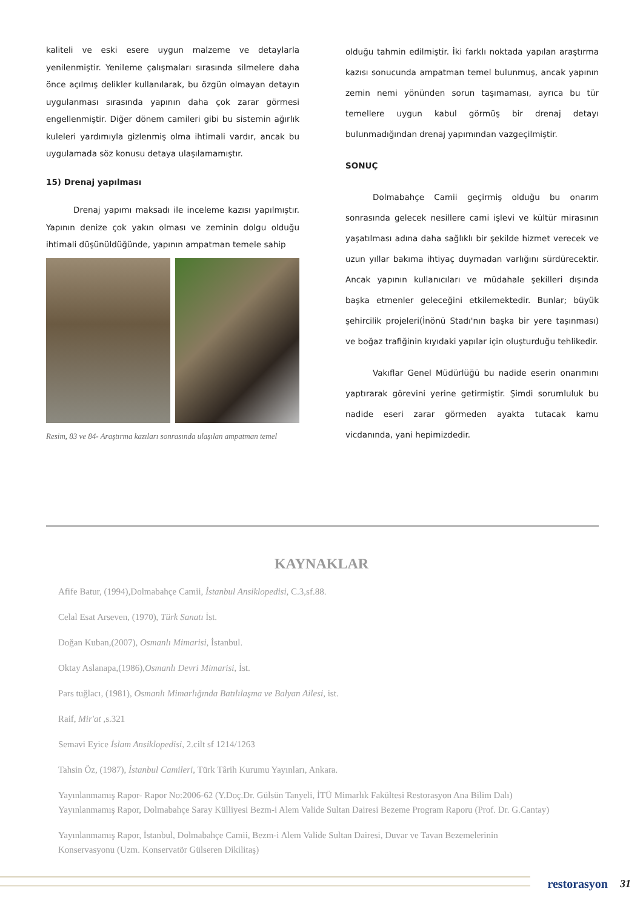kaliteli ve eski esere uygun malzeme ve detaylarla yenilenmiştir. Yenileme çalışmaları sırasında silmelere daha önce açılmış delikler kullanılarak, bu özgün olmayan detayın uygulanması sırasında yapının daha çok zarar görmesi engellenmiştir. Diğer dönem camileri gibi bu sistemin ağırlık kuleleri yardımıyla gizlenmiş olma ihtimali vardır, ancak bu uygulamada söz konusu detaya ulaşılamamıştır.
15) Drenaj yapılması
Drenaj yapımı maksadı ile inceleme kazısı yapılmıştır. Yapının denize çok yakın olması ve zeminin dolgu olduğu ihtimali düşünüldüğünde, yapının ampatman temele sahip
Resim, 83 ve 84- Araştırma kazıları sonrasında ulaşılan ampatman temel
olduğu tahmin edilmiştir. İki farklı noktada yapılan araştırma kazısı sonucunda ampatman temel bulunmuş, ancak yapının zemin nemi yönünden sorun taşımaması, ayrıca bu tür temellere uygun kabul görmüş bir drenaj detayı bulunmadığından drenaj yapımından vazgeçilmiştir.
SONUÇ
Dolmabahçe Camii geçirmiş olduğu bu onarım sonrasında gelecek nesillere cami işlevi ve kültür mirasının yaşatılması adına daha sağlıklı bir şekilde hizmet verecek ve uzun yıllar bakıma ihtiyaç duymadan varlığını sürdürecektir. Ancak yapının kullanıcıları ve müdahale şekilleri dışında başka etmenler geleceğini etkilemektedir. Bunlar; büyük şehircilik projeleri(İnönü Stadı'nın başka bir yere taşınması) ve boğaz trafiğinin kıyıdaki yapılar için oluşturduğu tehlikedir.
Vakıflar Genel Müdürlüğü bu nadide eserin onarımını yaptırarak görevini yerine getirmiştir. Şimdi sorumluluk bu nadide eseri zarar görmeden ayakta tutacak kamu vicdanında, yani hepimizdedir.
KAYNAKLAR
Afife Batur, (1994),Dolmabahçe Camii, İstanbul Ansiklopedisi, C.3,sf.88.
Celal Esat Arseven, (1970), Türk Sanatı İst.
Doğan Kuban,(2007), Osmanlı Mimarisi, İstanbul.
Oktay Aslanapa,(1986),Osmanlı Devri Mimarisi, İst.
Pars tuğlacı, (1981), Osmanlı Mimarlığında Batılılaşma ve Balyan Ailesi, ist.
Raif, Mir'at ,s.321
Semavi Eyice İslam Ansiklopedisi, 2.cilt sf 1214/1263
Tahsin Öz, (1987), İstanbul Camileri, Türk Târih Kurumu Yayınları, Ankara.
Yayınlanmamış Rapor- Rapor No:2006-62 (Y.Doç.Dr. Gülsün Tanyeli, İTÜ Mimarlık Fakültesi Restorasyon Ana Bilim Dalı)
Yayınlanmamış Rapor, Dolmabahçe Saray Külliyesi Bezm-i Alem Valide Sultan Dairesi Bezeme Program Raporu (Prof. Dr. G.Cantay)
Yayınlanmamış Rapor, İstanbul, Dolmabahçe Camii, Bezm-i Alem Valide Sultan Dairesi, Duvar ve Tavan Bezemelerinin
Konservasyonu (Uzm. Konservatör Gülseren Dikilitaş)
restorasyon 31